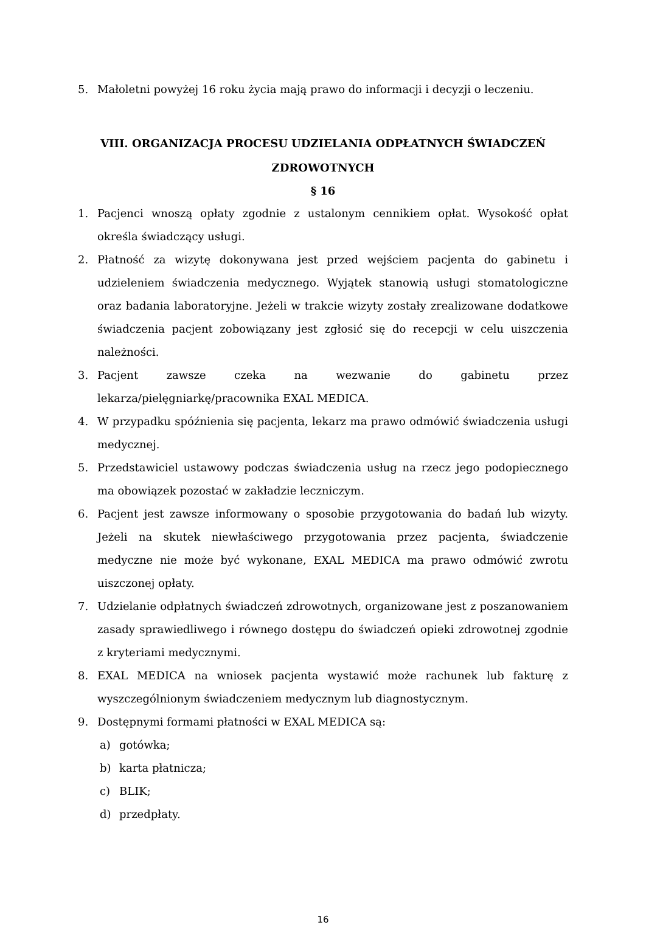5. Małoletni powyżej 16 roku życia mają prawo do informacji i decyzji o leczeniu.
VIII. ORGANIZACJA PROCESU UDZIELANIA ODPŁATNYCH ŚWIADCZEŃ
ZDROWOTNYCH
§ 16
1. Pacjenci wnoszą opłaty zgodnie z ustalonym cennikiem opłat. Wysokość opłat określa świadczący usługi.
2. Płatność za wizytę dokonywana jest przed wejściem pacjenta do gabinetu i udzieleniem świadczenia medycznego. Wyjątek stanowią usługi stomatologiczne oraz badania laboratoryjne. Jeżeli w trakcie wizyty zostały zrealizowane dodatkowe świadczenia pacjent zobowiązany jest zgłosić się do recepcji w celu uiszczenia należności.
3. Pacjent zawsze czeka na wezwanie do gabinetu przez lekarza/pielęgniarkę/pracownika EXAL MEDICA.
4. W przypadku spóźnienia się pacjenta, lekarz ma prawo odmówić świadczenia usługi medycznej.
5. Przedstawiciel ustawowy podczas świadczenia usług na rzecz jego podopiecznego ma obowiązek pozostać w zakładzie leczniczym.
6. Pacjent jest zawsze informowany o sposobie przygotowania do badań lub wizyty. Jeżeli na skutek niewłaściwego przygotowania przez pacjenta, świadczenie medyczne nie może być wykonane, EXAL MEDICA ma prawo odmówić zwrotu uiszczonej opłaty.
7. Udzielanie odpłatnych świadczeń zdrowotnych, organizowane jest z poszanowaniem zasady sprawiedliwego i równego dostępu do świadczeń opieki zdrowotnej zgodnie z kryteriami medycznymi.
8. EXAL MEDICA na wniosek pacjenta wystawić może rachunek lub fakturę z wyszczególnionym świadczeniem medycznym lub diagnostycznym.
9. Dostępnymi formami płatności w EXAL MEDICA są:
a) gotówka;
b) karta płatnicza;
c) BLIK;
d) przedpłaty.
16